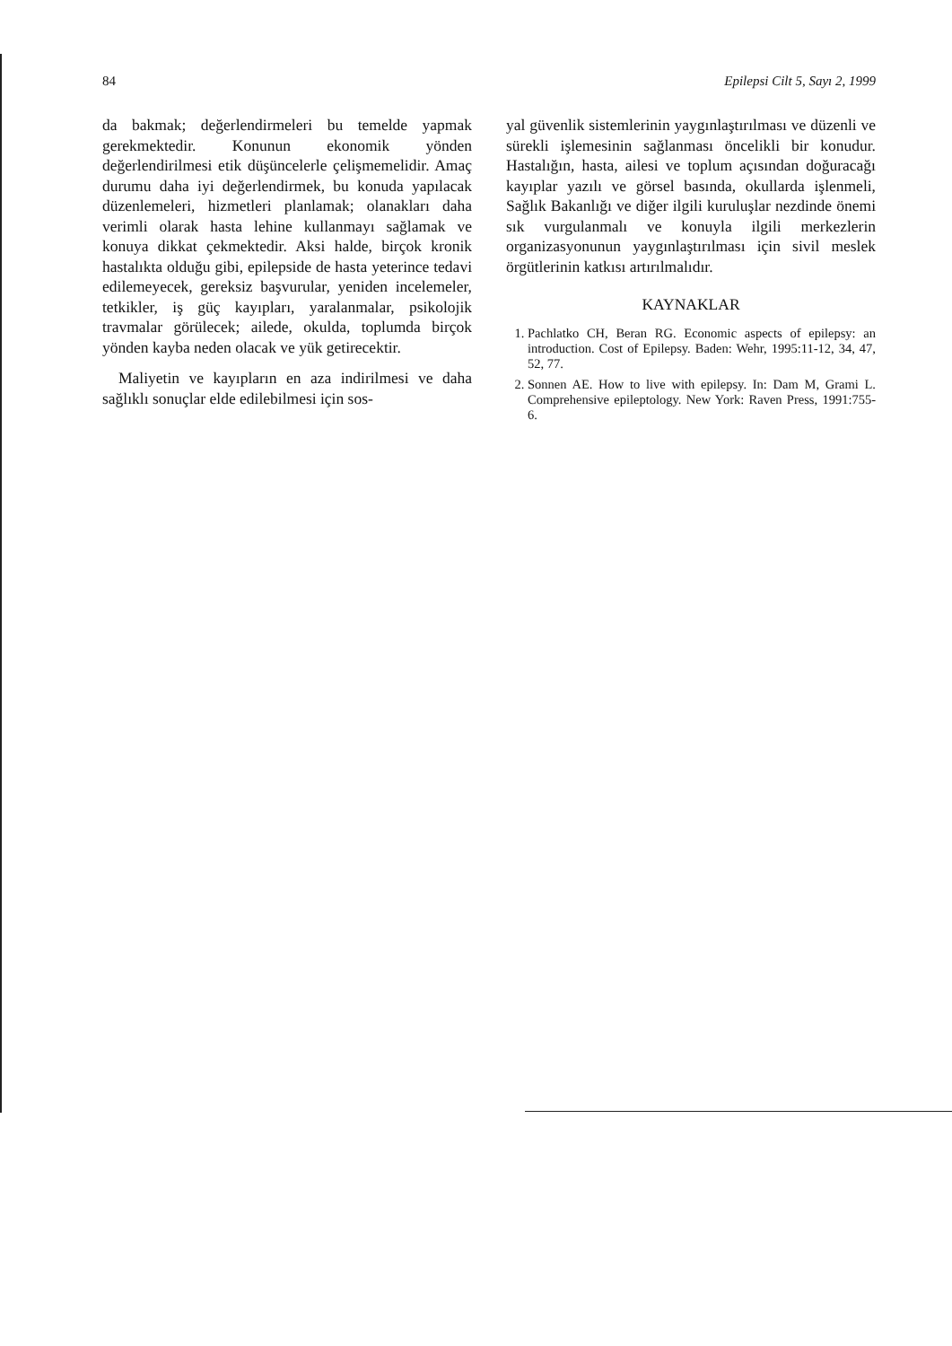84 Epilepsi Cilt 5, Sayı 2, 1999
da bakmak; değerlendirmeleri bu temelde yapmak gerekmektedir. Konunun ekonomik yönden değerlendirilmesi etik düşüncelerle çelişmemelidir. Amaç durumu daha iyi değerlendirmek, bu konuda yapılacak düzenlemeleri, hizmetleri planlamak; olanakları daha verimli olarak hasta lehine kullanmayı sağlamak ve konuya dikkat çekmektedir. Aksi halde, birçok kronik hastalıkta olduğu gibi, epilepside de hasta yeterince tedavi edilemeyecek, gereksiz başvurular, yeniden incelemeler, tetkikler, iş güç kayıpları, yaralanmalar, psikolojik travmalar görülecek; ailede, okulda, toplumda birçok yönden kayba neden olacak ve yük getirecektir.
Maliyetin ve kayıpların en aza indirilmesi ve daha sağlıklı sonuçlar elde edilebilmesi için sos-
yal güvenlik sistemlerinin yaygınlaştırılması ve düzenli ve sürekli işlemesinin sağlanması öncelikli bir konudur. Hastalığın, hasta, ailesi ve toplum açısından doğuracağı kayıplar yazılı ve görsel basında, okullarda işlenmeli, Sağlık Bakanlığı ve diğer ilgili kuruluşlar nezdinde önemi sık vurgulanmalı ve konuyla ilgili merkezlerin organizasyonunun yaygınlaştırılması için sivil meslek örgütlerinin katkısı artırılmalıdır.
KAYNAKLAR
1. Pachlatko CH, Beran RG. Economic aspects of epilepsy: an introduction. Cost of Epilepsy. Baden: Wehr, 1995:11-12, 34, 47, 52, 77.
2. Sonnen AE. How to live with epilepsy. In: Dam M, Grami L. Comprehensive epileptology. New York: Raven Press, 1991:755-6.